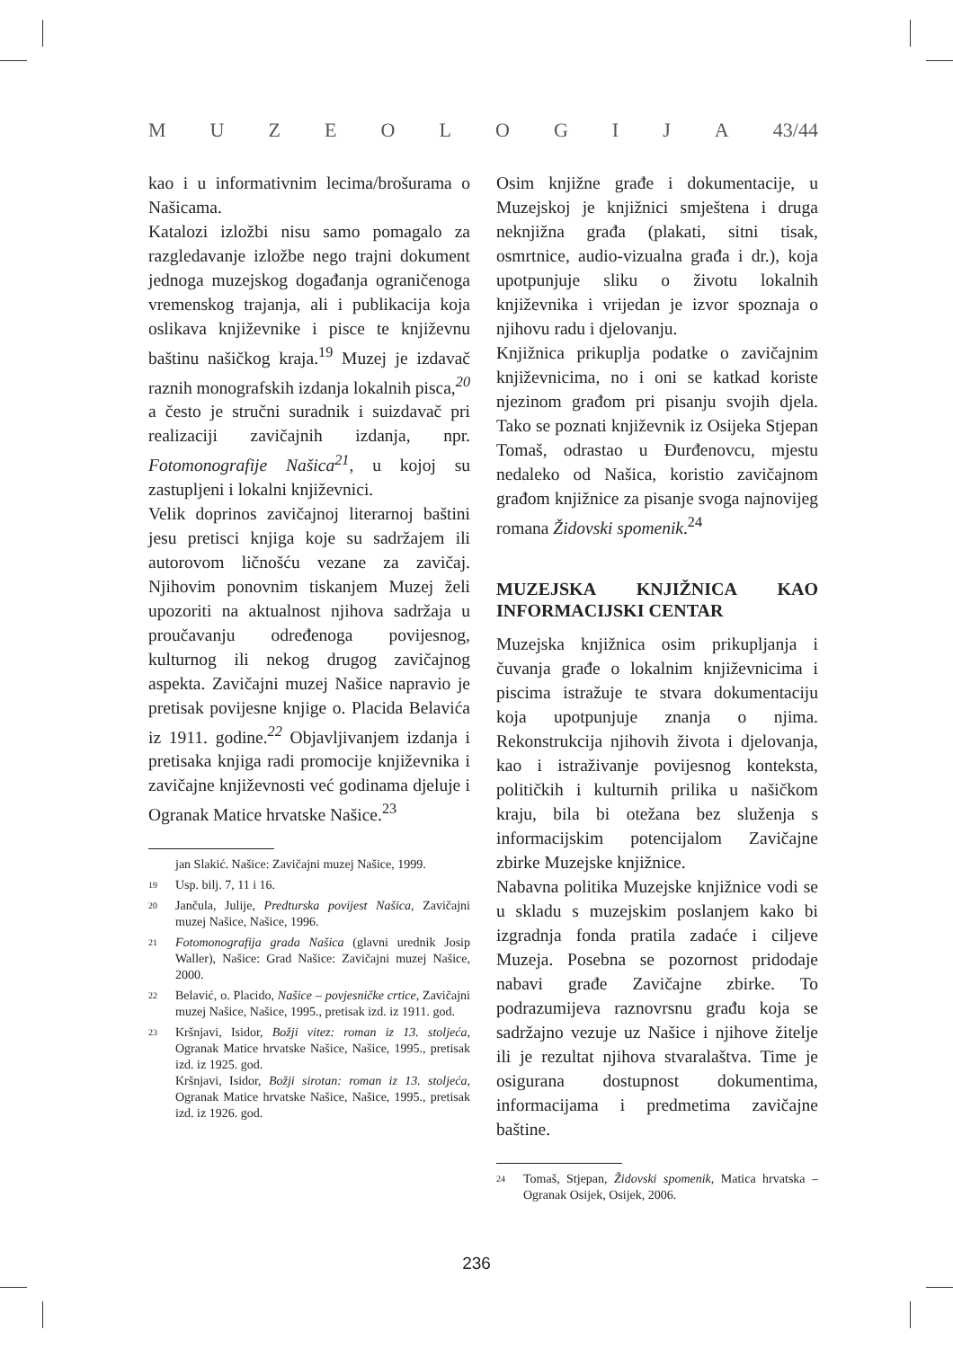MUZEOLOGIJA 43/44
kao i u informativnim lecima/brošurama o Našicama.
Katalozi izložbi nisu samo pomagalo za razgledavanje izložbe nego trajni dokument jednoga muzejskog događanja ograničenoga vremenskog trajanja, ali i publikacija koja oslikava književnike i pisce te književnu baštinu našičkog kraja.<sup>19</sup> Muzej je izdavač raznih monografskih izdanja lokalnih pisca,<sup>20</sup> a često je stručni suradnik i suizdavač pri realizaciji zavičajnih izdanja, npr. Fotomonografije Našica<sup>21</sup>, u kojoj su zastupljeni i lokalni književnici.
Velik doprinos zavičajnoj literarnoj baštini jesu pretisci knjiga koje su sadržajem ili autorovom ličnošću vezane za zavičaj. Njihovim ponovnim tiskanjem Muzej želi upozoriti na aktualnost njihova sadržaja u proučavanju određenoga povijesnog, kulturnog ili nekog drugog zavičajnog aspekta. Zavičajni muzej Našice napravio je pretisak povijesne knjige o. Placida Belavića iz 1911. godine.<sup>22</sup> Objavljivanjem izdanja i pretisaka knjiga radi promocije književnika i zavičajne književnosti već godinama djeluje i Ogranak Matice hrvatske Našice.<sup>23</sup>
jan Slakić. Našice: Zavičajni muzej Našice, 1999.
19 Usp. bilj. 7, 11 i 16.
20 Jančula, Julije, Predturska povijest Našica, Zavičajni muzej Našice, Našice, 1996.
21 Fotomonografija grada Našica (glavni urednik Josip Waller), Našice: Grad Našice: Zavičajni muzej Našice, 2000.
22 Belavić, o. Placido, Našice – povjesničke crtice, Zavičajni muzej Našice, Našice, 1995., pretisak izd. iz 1911. god.
23 Kršnjavi, Isidor, Božji vitez: roman iz 13. stoljeća, Ogranak Matice hrvatske Našice, Našice, 1995., pretisak izd. iz 1925. god.
Kršnjavi, Isidor, Božji sirotan: roman iz 13. stoljeća, Ogranak Matice hrvatske Našice, Našice, 1995., pretisak izd. iz 1926. god.
Osim knjižne građe i dokumentacije, u Muzejskoj je knjižnici smještena i druga neknjižna građa (plakati, sitni tisak, osmrtnice, audio-vizualna građa i dr.), koja upotpunjuje sliku o životu lokalnih književnika i vrijedan je izvor spoznaja o njihovu radu i djelovanju.
Knjižnica prikuplja podatke o zavičajnim književnicima, no i oni se katkad koriste njezinom građom pri pisanju svojih djela. Tako se poznati književnik iz Osijeka Stjepan Tomaš, odrastao u Đurđenovcu, mjestu nedaleko od Našica, koristio zavičajnom građom knjižnice za pisanje svoga najnovijeg romana Židovski spomenik.<sup>24</sup>
MUZEJSKA KNJIŽNICA KAO INFORMACIJSKI CENTAR
Muzejska knjižnica osim prikupljanja i čuvanja građe o lokalnim književnicima i piscima istražuje te stvara dokumentaciju koja upotpunjuje znanja o njima. Rekonstrukcija njihovih života i djelovanja, kao i istraživanje povijesnog konteksta, političkih i kulturnih prilika u našičkom kraju, bila bi otežana bez služenja s informacijskim potencijalom Zavičajne zbirke Muzejske knjižnice.
Nabavna politika Muzejske knjižnice vodi se u skladu s muzejskim poslanjem kako bi izgradnja fonda pratila zadaće i ciljeve Muzeja. Posebna se pozornost pridodaje nabavi građe Zavičajne zbirke. To podrazumijeva raznovrsnu građu koja se sadržajno vezuje uz Našice i njihove žitelje ili je rezultat njihova stvaralaštva. Time je osigurana dostupnost dokumentima, informacijama i predmetima zavičajne baštine.
24 Tomaš, Stjepan, Židovski spomenik, Matica hrvatska – Ogranak Osijek, Osijek, 2006.
236